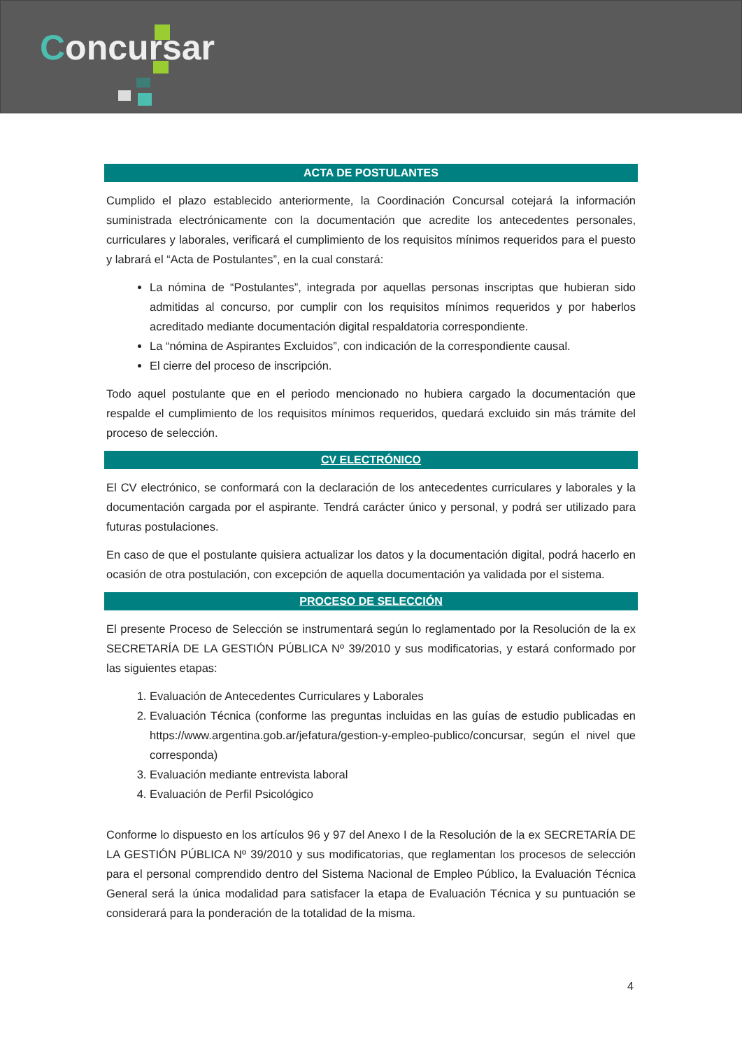Concursar
ACTA DE POSTULANTES
Cumplido el plazo establecido anteriormente, la Coordinación Concursal cotejará la información suministrada electrónicamente con la documentación que acredite los antecedentes personales, curriculares y laborales, verificará el cumplimiento de los requisitos mínimos requeridos para el puesto y labrará el “Acta de Postulantes”, en la cual constará:
La nómina de “Postulantes”, integrada por aquellas personas inscriptas que hubieran sido admitidas al concurso, por cumplir con los requisitos mínimos requeridos y por haberlos acreditado mediante documentación digital respaldatoria correspondiente.
La “nómina de Aspirantes Excluidos”, con indicación de la correspondiente causal.
El cierre del proceso de inscripción.
Todo aquel postulante que en el periodo mencionado no hubiera cargado la documentación que respalde el cumplimiento de los requisitos mínimos requeridos, quedará excluido sin más trámite del proceso de selección.
CV ELECTRÓNICO
El CV electrónico, se conformará con la declaración de los antecedentes curriculares y laborales y la documentación cargada por el aspirante. Tendrá carácter único y personal, y podrá ser utilizado para futuras postulaciones.
En caso de que el postulante quisiera actualizar los datos y la documentación digital, podrá hacerlo en ocasión de otra postulación, con excepción de aquella documentación ya validada por el sistema.
PROCESO DE SELECCIÓN
El presente Proceso de Selección se instrumentará según lo reglamentado por la Resolución de la ex SECRETARÍA DE LA GESTIÓN PÚBLICA Nº 39/2010 y sus modificatorias, y estará conformado por las siguientes etapas:
1. Evaluación de Antecedentes Curriculares y Laborales
2. Evaluación Técnica (conforme las preguntas incluidas en las guías de estudio publicadas en https://www.argentina.gob.ar/jefatura/gestion-y-empleo-publico/concursar, según el nivel que corresponda)
3. Evaluación mediante entrevista laboral
4. Evaluación de Perfil Psicológico
Conforme lo dispuesto en los artículos 96 y 97 del Anexo I de la Resolución de la ex SECRETARÍA DE LA GESTIÓN PÚBLICA Nº 39/2010 y sus modificatorias, que reglamentan los procesos de selección para el personal comprendido dentro del Sistema Nacional de Empleo Público, la Evaluación Técnica General será la única modalidad para satisfacer la etapa de Evaluación Técnica y su puntuación se considerará para la ponderación de la totalidad de la misma.
4